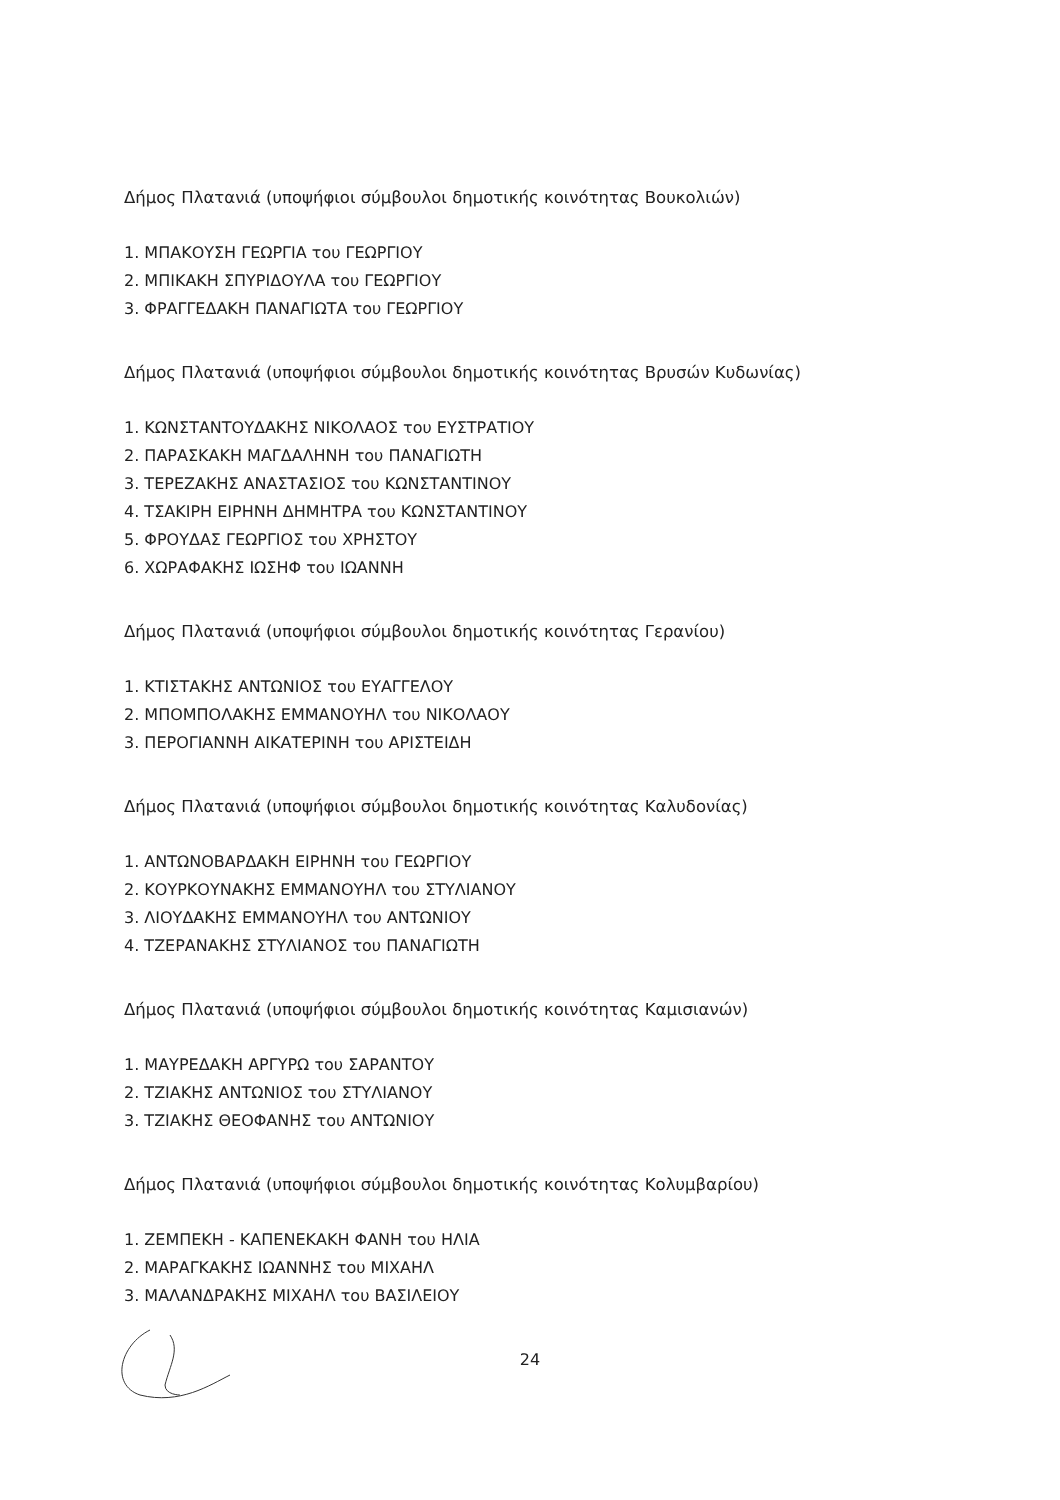Δήμος Πλατανιά (υποψήφιοι σύμβουλοι δημοτικής κοινότητας Βουκολιών)
1. ΜΠΑΚΟΥΣΗ ΓΕΩΡΓΙΑ του ΓΕΩΡΓΙΟΥ
2. ΜΠΙΚΑΚΗ ΣΠΥΡΙΔΟΥΛΑ του ΓΕΩΡΓΙΟΥ
3. ΦΡΑΓΓΕΔΑΚΗ ΠΑΝΑΓΙΩΤΑ του ΓΕΩΡΓΙΟΥ
Δήμος Πλατανιά (υποψήφιοι σύμβουλοι δημοτικής κοινότητας Βρυσών Κυδωνίας)
1. ΚΩΝΣΤΑΝΤΟΥΔΑΚΗΣ ΝΙΚΟΛΑΟΣ του ΕΥΣΤΡΑΤΙΟΥ
2. ΠΑΡΑΣΚΑΚΗ ΜΑΓΔΑΛΗΝΗ του ΠΑΝΑΓΙΩΤΗ
3. ΤΕΡΕΖΑΚΗΣ ΑΝΑΣΤΑΣΙΟΣ του ΚΩΝΣΤΑΝΤΙΝΟΥ
4. ΤΣΑΚΙΡΗ ΕΙΡΗΝΗ ΔΗΜΗΤΡΑ του ΚΩΝΣΤΑΝΤΙΝΟΥ
5. ΦΡΟΥΔΑΣ ΓΕΩΡΓΙΟΣ του ΧΡΗΣΤΟΥ
6. ΧΩΡΑΦΑΚΗΣ ΙΩΣΗΦ του ΙΩΑΝΝΗ
Δήμος Πλατανιά (υποψήφιοι σύμβουλοι δημοτικής κοινότητας Γερανίου)
1. ΚΤΙΣΤΑΚΗΣ ΑΝΤΩΝΙΟΣ του ΕΥΑΓΓΕΛΟΥ
2. ΜΠΟΜΠΟΛΑΚΗΣ ΕΜΜΑΝΟΥΗΛ του ΝΙΚΟΛΑΟΥ
3. ΠΕΡΟΓΙΑΝΝΗ ΑΙΚΑΤΕΡΙΝΗ του ΑΡΙΣΤΕΙΔΗ
Δήμος Πλατανιά (υποψήφιοι σύμβουλοι δημοτικής κοινότητας Καλυδονίας)
1. ΑΝΤΩΝΟΒΑΡΔΑΚΗ ΕΙΡΗΝΗ του ΓΕΩΡΓΙΟΥ
2. ΚΟΥΡΚΟΥΝΑΚΗΣ ΕΜΜΑΝΟΥΗΛ του ΣΤΥΛΙΑΝΟΥ
3. ΛΙΟΥΔΑΚΗΣ ΕΜΜΑΝΟΥΗΛ του ΑΝΤΩΝΙΟΥ
4. ΤΖΕΡΑΝΑΚΗΣ ΣΤΥΛΙΑΝΟΣ του ΠΑΝΑΓΙΩΤΗ
Δήμος Πλατανιά (υποψήφιοι σύμβουλοι δημοτικής κοινότητας Καμισιανών)
1. ΜΑΥΡΕΔΑΚΗ ΑΡΓΥΡΩ του ΣΑΡΑΝΤΟΥ
2. ΤΖΙΑΚΗΣ ΑΝΤΩΝΙΟΣ του ΣΤΥΛΙΑΝΟΥ
3. ΤΖΙΑΚΗΣ ΘΕΟΦΑΝΗΣ του ΑΝΤΩΝΙΟΥ
Δήμος Πλατανιά (υποψήφιοι σύμβουλοι δημοτικής κοινότητας Κολυμβαρίου)
1. ΖΕΜΠΕΚΗ - ΚΑΠΕΝΕΚΑΚΗ ΦΑΝΗ του ΗΛΙΑ
2. ΜΑΡΑΓΚΑΚΗΣ ΙΩΑΝΝΗΣ του ΜΙΧΑΗΛ
3. ΜΑΛΑΝΔΡΑΚΗΣ ΜΙΧΑΗΛ του ΒΑΣΙΛΕΙΟΥ
24